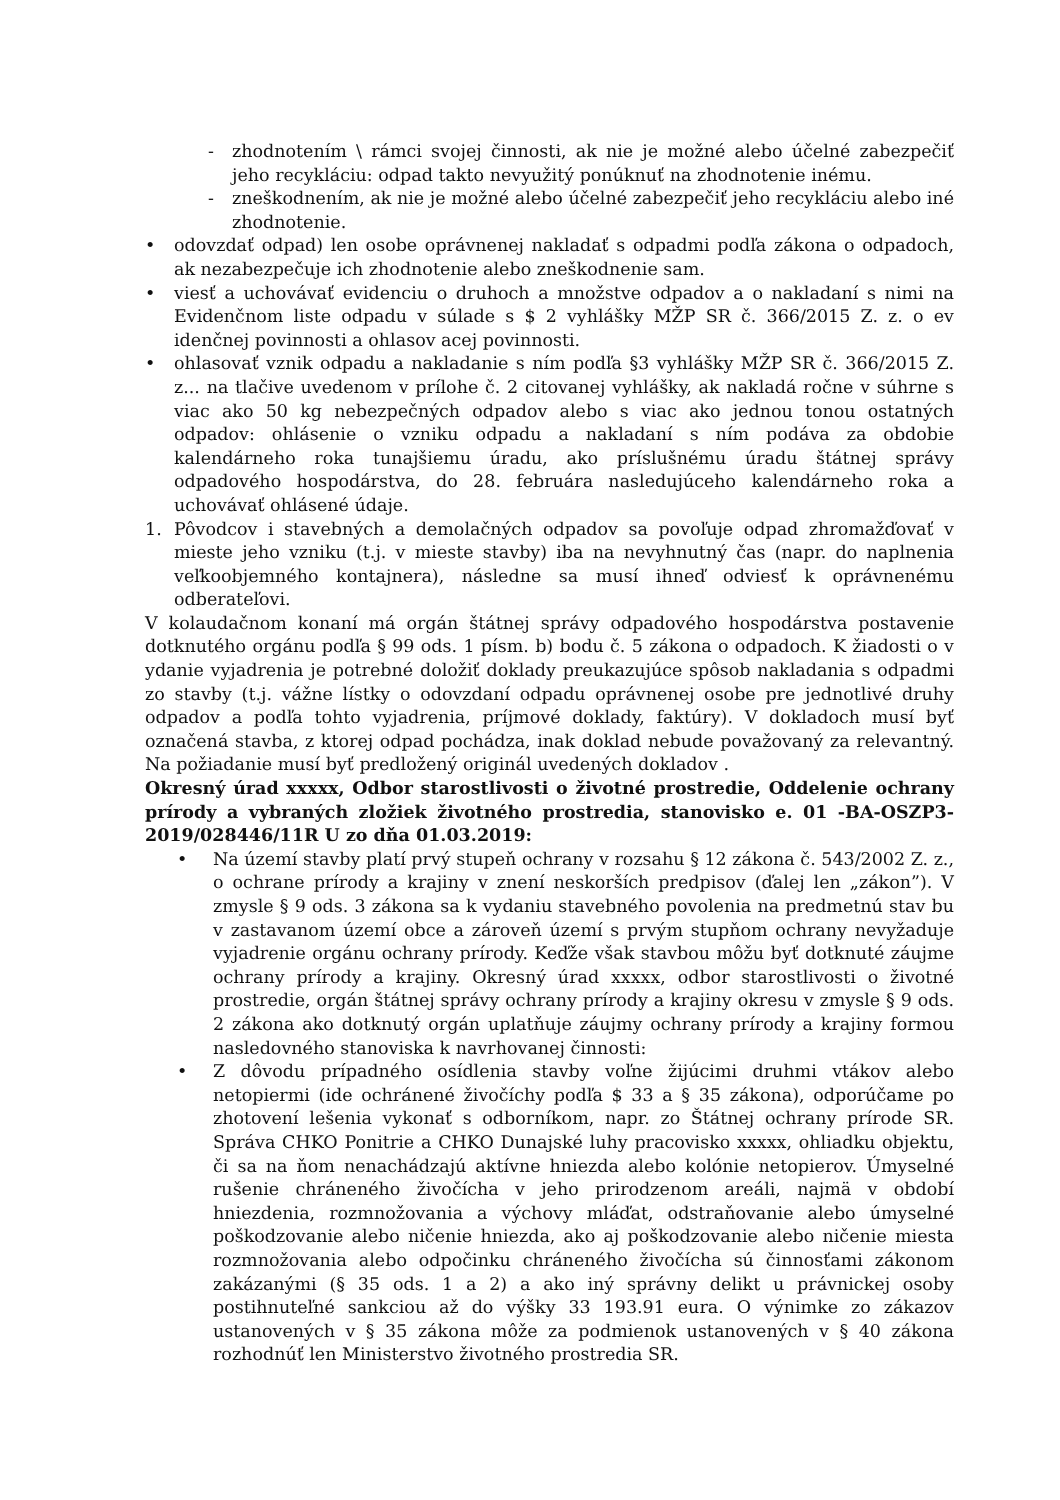- zhodnotením \ rámci svojej činnosti, ak nie je možné alebo účelné zabezpečiť jeho recykláciu: odpad takto nevyužitý ponúknuť na zhodnotenie inému.
- zneškodnením, ak nie je možné alebo účelné zabezpečiť jeho recykláciu alebo iné zhodnotenie.
• odovzdať odpad) len osobe oprávnenej nakladať s odpadmi podľa zákona o odpadoch, ak nezabezpečuje ich zhodnotenie alebo zneškodnenie sam.
• viesť a uchovávať evidenciu o druhoch a množstve odpadov a o nakladaní s nimi na Evidenčnom liste odpadu v súlade s $ 2 vyhlášky MŽP SR č. 366/2015 Z. z. o ev idenčnej povinnosti a ohlasov acej povinnosti.
• ohlasovať vznik odpadu a nakladanie s ním podľa §3 vyhlášky MŽP SR č. 366/2015 Z. z... na tlačive uvedenom v prílohe č. 2 citovanej vyhlášky, ak nakladá ročne v súhrne s viac ako 50 kg nebezpečných odpadov alebo s viac ako jednou tonou ostatných odpadov: ohlásenie o vzniku odpadu a nakladaní s ním podáva za obdobie kalendárneho roka tunajšiemu úradu, ako príslušnému úradu štátnej správy odpadového hospodárstva, do 28. februára nasledujúceho kalendárneho roka a uchovávať ohlásené údaje.
1. Pôvodcov i stavebných a demolačných odpadov sa povoľuje odpad zhromažďovať v mieste jeho vzniku (t.j. v mieste stavby) iba na nevyhnutný čas (napr. do naplnenia veľkoobjemného kontajnera), následne sa musí ihneď odviesť k oprávnenému odberateľovi.
V kolaudačnom konaní má orgán štátnej správy odpadového hospodárstva postavenie dotknutého orgánu podľa § 99 ods. 1 písm. b) bodu č. 5 zákona o odpadoch. K žiadosti o v ydanie vyjadrenia je potrebné doložiť doklady preukazujúce spôsob nakladania s odpadmi zo stavby (t.j. vážne lístky o odovzdaní odpadu oprávnenej osobe pre jednotlivé druhy odpadov a podľa tohto vyjadrenia, príjmové doklady, faktúry). V dokladoch musí byť označená stavba, z ktorej odpad pochádza, inak doklad nebude považovaný za relevantný. Na požiadanie musí byť predložený originál uvedených dokladov .
Okresný úrad xxxxx, Odbor starostlivosti o životné prostredie, Oddelenie ochrany prírody a vybraných zložiek životného prostredia, stanovisko e. 01 -BA-OSZP3-2019/028446/11R U zo dňa 01.03.2019:
• Na území stavby platí prvý stupeň ochrany v rozsahu § 12 zákona č. 543/2002 Z. z., o ochrane prírody a krajiny v znení neskorších predpisov (ďalej len „zákon”). V zmysle § 9 ods. 3 zákona sa k vydaniu stavebného povolenia na predmetnú stav bu v zastavanom území obce a zároveň území s prvým stupňom ochrany nevyžaduje vyjadrenie orgánu ochrany prírody. Keďže však stavbou môžu byť dotknuté záujme ochrany prírody a krajiny. Okresný úrad xxxxx, odbor starostlivosti o životné prostredie, orgán štátnej správy ochrany prírody a krajiny okresu v zmysle § 9 ods. 2 zákona ako dotknutý orgán uplatňuje záujmy ochrany prírody a krajiny formou nasledovného stanoviska k navrhovanej činnosti:
• Z dôvodu prípadného osídlenia stavby voľne žijúcimi druhmi vtákov alebo netopiermi (ide ochránené živočíchy podľa $ 33 a § 35 zákona), odporúčame po zhotovení lešenia vykonať s odborníkom, napr. zo Štátnej ochrany prírode SR. Správa CHKO Ponitrie a CHKO Dunajské luhy pracovisko xxxxx, ohliadku objektu, či sa na ňom nenachádzajú aktívne hniezda alebo kolónie netopierov. Úmyselné rušenie chráneného živočícha v jeho prirodzenom areáli, najmä v období hniezdenia, rozmnožovania a výchovy mláďat, odstraňovanie alebo úmyselné poškodzovanie alebo ničenie hniezda, ako aj poškodzovanie alebo ničenie miesta rozmnožovania alebo odpočinku chráneného živočícha sú činnosťami zákonom zakázanými (§ 35 ods. 1 a 2) a ako iný správny delikt u právnickej osoby postihnuteľné sankciou až do výšky 33 193.91 eura. O výnimke zo zákazov ustanovených v § 35 zákona môže za podmienok ustanovených v § 40 zákona rozhodnúť len Ministerstvo životného prostredia SR.